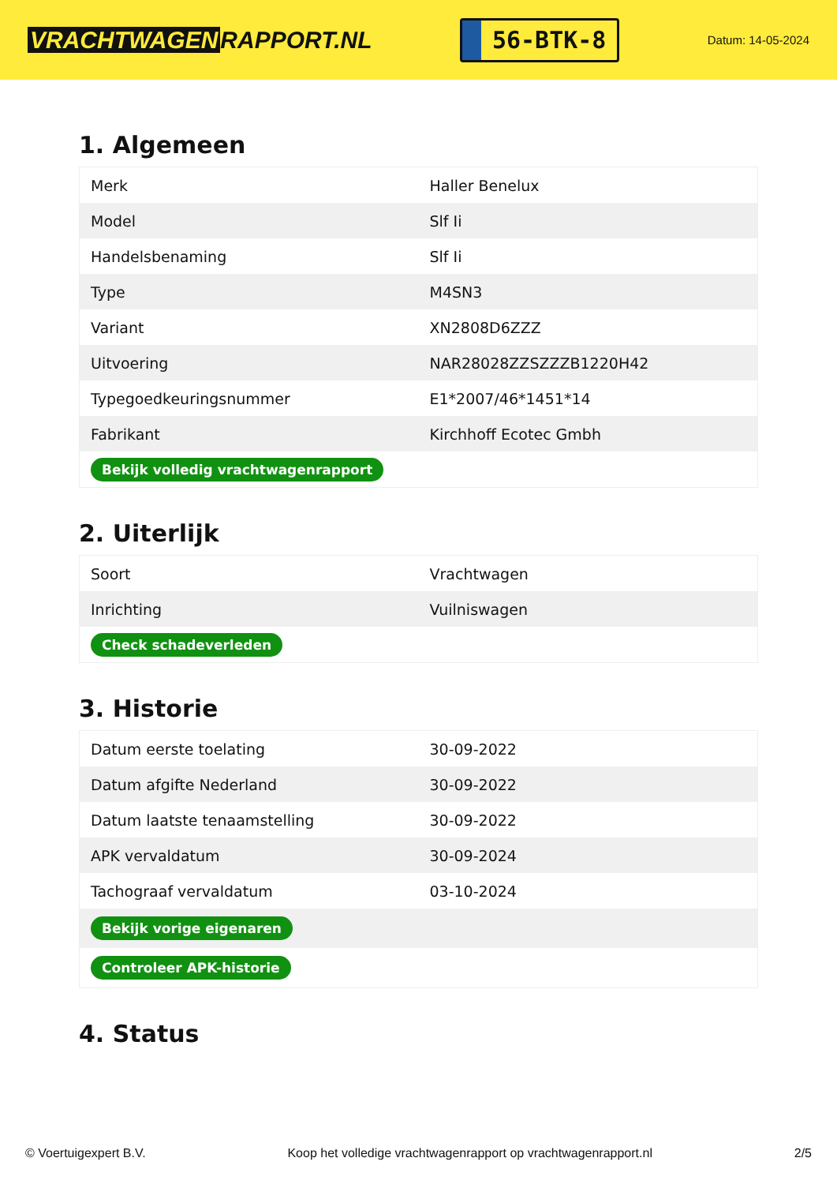VRACHTWAGEN RAPPORT.NL
56-BTK-8
Datum: 14-05-2024
1. Algemeen
| Merk | Haller Benelux |
| Model | Slf Ii |
| Handelsbenaming | Slf Ii |
| Type | M4SN3 |
| Variant | XN2808D6ZZZ |
| Uitvoering | NAR28028ZZSZZZB1220H42 |
| Typegoedkeuringsnummer | E1*2007/46*1451*14 |
| Fabrikant | Kirchhoff Ecotec Gmbh |
| Bekijk volledig vrachtwagenrapport | |
2. Uiterlijk
| Soort | Vrachtwagen |
| Inrichting | Vuilniswagen |
| Check schadeverleden | |
3. Historie
| Datum eerste toelating | 30-09-2022 |
| Datum afgifte Nederland | 30-09-2022 |
| Datum laatste tenaamstelling | 30-09-2022 |
| APK vervaldatum | 30-09-2024 |
| Tachograaf vervaldatum | 03-10-2024 |
| Bekijk vorige eigenaren | |
| Controleer APK-historie | |
4. Status
© Voertuigexpert B.V. Koop het volledige vrachtwagenrapport op vrachtwagenrapport.nl 2/5